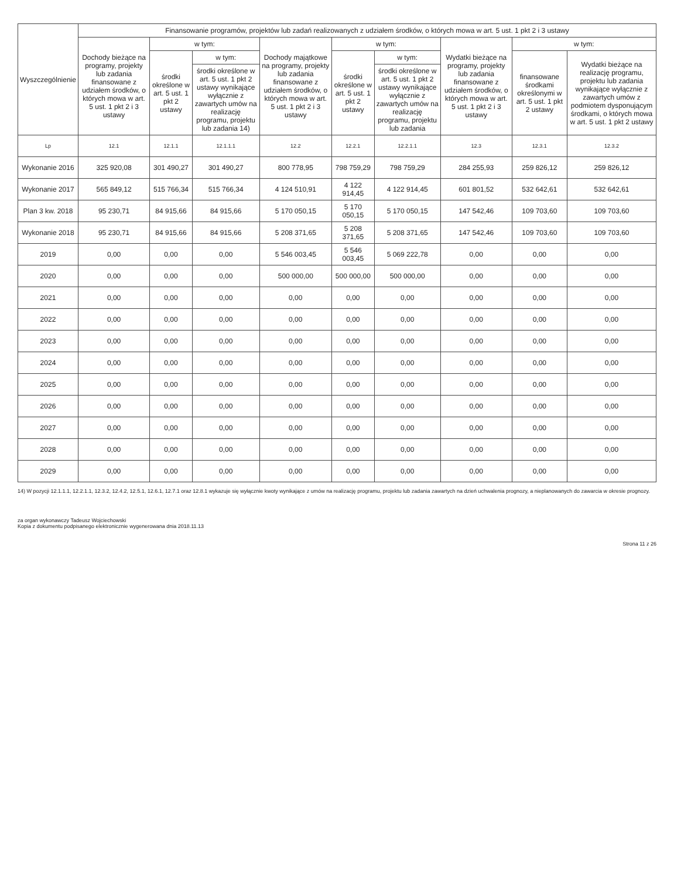| Wyszczególnienie | Finansowanie programów, projektów lub zadań realizowanych z udziałem środków, o których mowa w art. 5 ust. 1 pkt 2 i 3 ustawy | | | | | | | | |
| --- | --- | --- | --- | --- | --- | --- | --- | --- | --- |
| | Dochody bieżące na programy, projekty lub zadania finansowane z udziałem środków, o których mowa w art. 5 ust. 1 pkt 2 i 3 ustawy | w tym: | | Dochody majątkowe na programy, projekty lub zadania finansowane z udziałem środków, o których mowa w art. 5 ust. 1 pkt 2 i 3 ustawy | w tym: | | Wydatki bieżące na programy, projekty lub zadania finansowane z udziałem środków, o których mowa w art. 5 ust. 1 pkt 2 i 3 ustawy | w tym: | |
| | | środki określone w art. 5 ust. 1 pkt 2 ustawy | w tym: | | środki określone w art. 5 ust. 1 pkt 2 ustawy | w tym: | | finansowane środkami określonymi w art. 5 ust. 1 pkt 2 ustawy | Wydatki bieżące na realizację programu, projektu lub zadania wynikające wyłącznie z zawartych umów z podmiotem dysponującym środkami, o których mowa w art. 5 ust. 1 pkt 2 ustawy |
| | | | środki określone w art. 5 ust. 1 pkt 2 ustawy wynikające wyłącznie z zawartych umów na realizację programu, projektu lub zadania 14) | | | środki określone w art. 5 ust. 1 pkt 2 ustawy wynikające wyłącznie z zawartych umów na realizację programu, projektu lub zadania | | | |
| Lp | 12.1 | 12.1.1 | 12.1.1.1 | 12.2 | 12.2.1 | 12.2.1.1 | 12.3 | 12.3.1 | 12.3.2 |
| Wykonanie 2016 | 325 920,08 | 301 490,27 | 301 490,27 | 800 778,95 | 798 759,29 | 798 759,29 | 284 255,93 | 259 826,12 | 259 826,12 |
| Wykonanie 2017 | 565 849,12 | 515 766,34 | 515 766,34 | 4 124 510,91 | 4 122 914,45 | 4 122 914,45 | 601 801,52 | 532 642,61 | 532 642,61 |
| Plan 3 kw. 2018 | 95 230,71 | 84 915,66 | 84 915,66 | 5 170 050,15 | 5 170 050,15 | 5 170 050,15 | 147 542,46 | 109 703,60 | 109 703,60 |
| Wykonanie 2018 | 95 230,71 | 84 915,66 | 84 915,66 | 5 208 371,65 | 5 208 371,65 | 5 208 371,65 | 147 542,46 | 109 703,60 | 109 703,60 |
| 2019 | 0,00 | 0,00 | 0,00 | 5 546 003,45 | 5 546 003,45 | 5 069 222,78 | 0,00 | 0,00 | 0,00 |
| 2020 | 0,00 | 0,00 | 0,00 | 500 000,00 | 500 000,00 | 500 000,00 | 0,00 | 0,00 | 0,00 |
| 2021 | 0,00 | 0,00 | 0,00 | 0,00 | 0,00 | 0,00 | 0,00 | 0,00 | 0,00 |
| 2022 | 0,00 | 0,00 | 0,00 | 0,00 | 0,00 | 0,00 | 0,00 | 0,00 | 0,00 |
| 2023 | 0,00 | 0,00 | 0,00 | 0,00 | 0,00 | 0,00 | 0,00 | 0,00 | 0,00 |
| 2024 | 0,00 | 0,00 | 0,00 | 0,00 | 0,00 | 0,00 | 0,00 | 0,00 | 0,00 |
| 2025 | 0,00 | 0,00 | 0,00 | 0,00 | 0,00 | 0,00 | 0,00 | 0,00 | 0,00 |
| 2026 | 0,00 | 0,00 | 0,00 | 0,00 | 0,00 | 0,00 | 0,00 | 0,00 | 0,00 |
| 2027 | 0,00 | 0,00 | 0,00 | 0,00 | 0,00 | 0,00 | 0,00 | 0,00 | 0,00 |
| 2028 | 0,00 | 0,00 | 0,00 | 0,00 | 0,00 | 0,00 | 0,00 | 0,00 | 0,00 |
| 2029 | 0,00 | 0,00 | 0,00 | 0,00 | 0,00 | 0,00 | 0,00 | 0,00 | 0,00 |
14) W pozycji 12.1.1.1, 12.2.1.1, 12.3.2, 12.4.2, 12.5.1, 12.6.1, 12.7.1 oraz 12.8.1 wykazuje się wyłącznie kwoty wynikające z umów na realizację programu, projektu lub zadania zawartych na dzień uchwalenia prognozy, a nieplanowanych do zawarcia w okresie prognozy.
za organ wykonawczy Tadeusz Wojciechowski
Kopia z dokumentu podpisanego elektronicznie wygenerowana dnia 2018.11.13
Strona 11 z 26